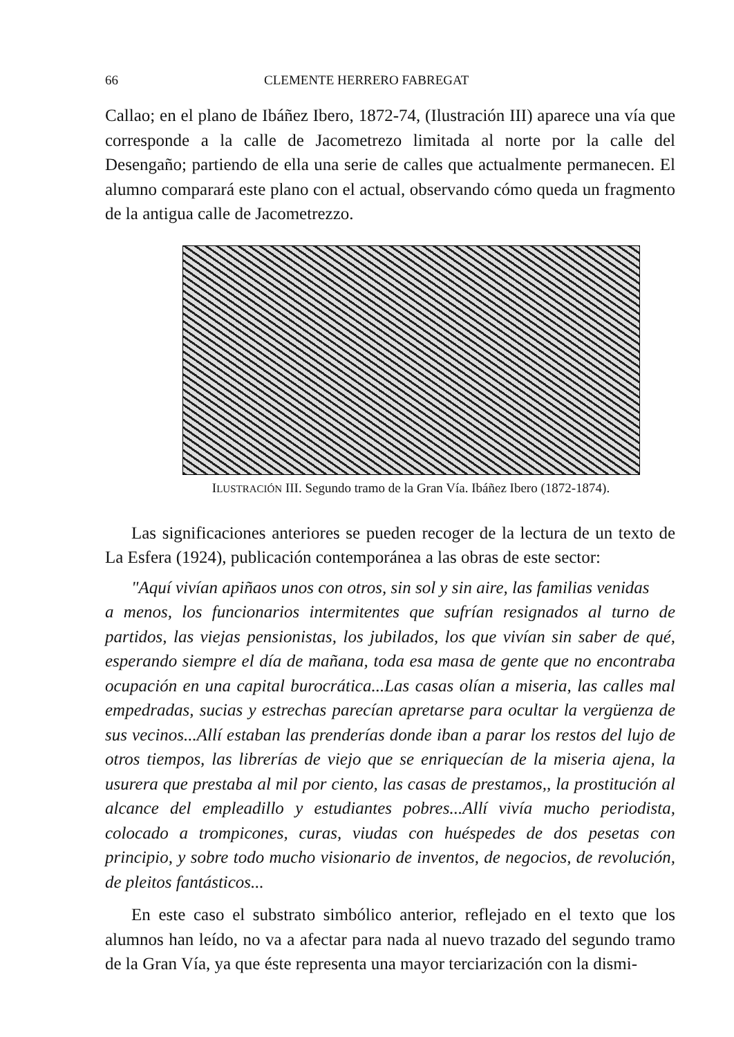66 CLEMENTE HERRERO FABREGAT
Callao; en el plano de Ibáñez Ibero, 1872-74, (Ilustración III) aparece una vía que corresponde a la calle de Jacometrezo limitada al norte por la calle del Desengaño; partiendo de ella una serie de calles que actualmente permanecen. El alumno comparará este plano con el actual, observando cómo queda un fragmento de la antigua calle de Jacometrezzo.
ILUSTRACIÓN III. Segundo tramo de la Gran Vía. Ibáñez Ibero (1872-1874).
Las significaciones anteriores se pueden recoger de la lectura de un texto de La Esfera (1924), publicación contemporánea a las obras de este sector:
"Aquí vivían apiñaos unos con otros, sin sol y sin aire, las familias venidas
a menos, los funcionarios intermitentes que sufrían resignados al turno de partidos, las viejas pensionistas, los jubilados, los que vivían sin saber de qué, esperando siempre el día de mañana, toda esa masa de gente que no encontraba ocupación en una capital burocrática...Las casas olían a miseria, las calles mal empedradas, sucias y estrechas parecían apretarse para ocultar la vergüenza de sus vecinos...Allí estaban las prenderías donde iban a parar los restos del lujo de otros tiempos, las librerías de viejo que se enriquecían de la miseria ajena, la usurera que prestaba al mil por ciento, las casas de prestamos,, la prostitución al alcance del empleadillo y estudiantes pobres...Allí vivía mucho periodista, colocado a trompicones, curas, viudas con huéspedes de dos pesetas con principio, y sobre todo mucho visionario de inventos, de negocios, de revolución, de pleitos fantásticos...
En este caso el substrato simbólico anterior, reflejado en el texto que los alumnos han leído, no va a afectar para nada al nuevo trazado del segundo tramo de la Gran Vía, ya que éste representa una mayor terciarización con la dismi-